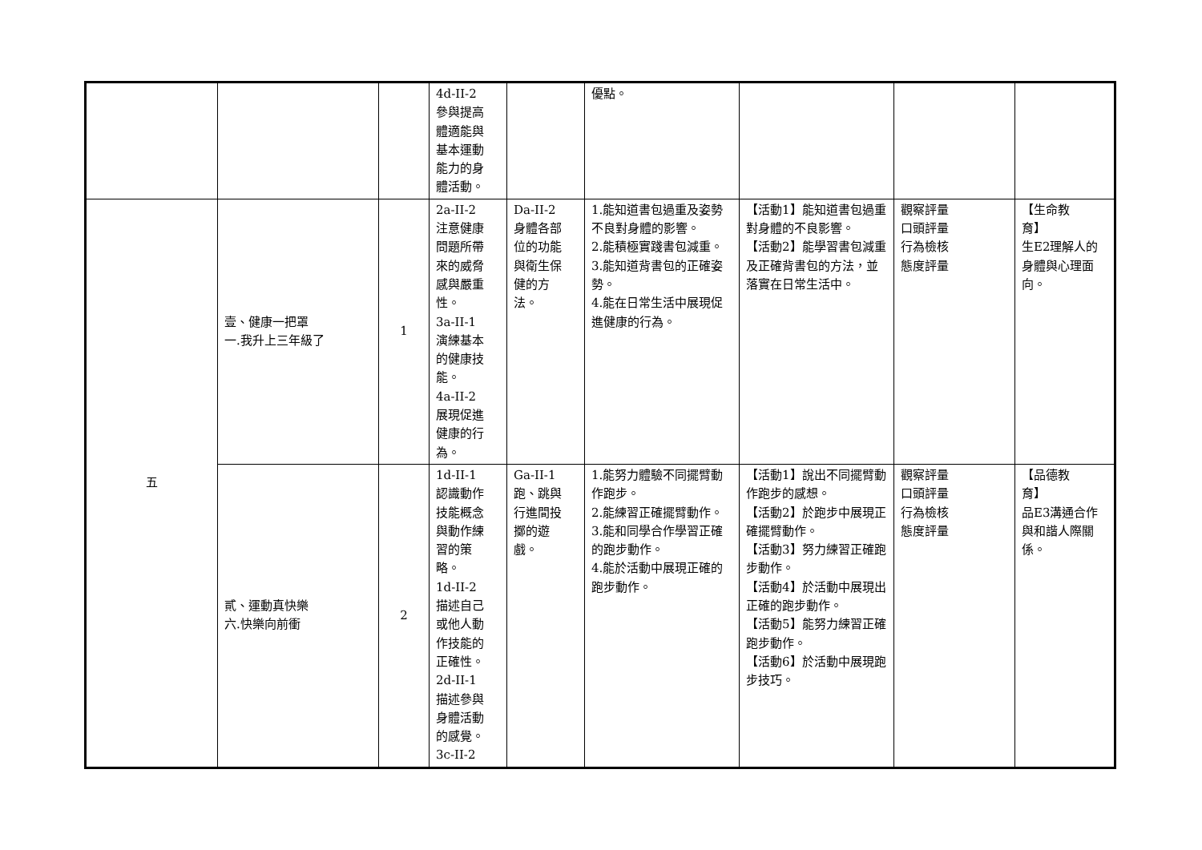| | | | 4d-II-2 參與提高 體適能與 基本運動 能力的身 體活動。 | | 優點。 | | | |
| 五 | 壹、健康一把罩 一.我升上三年級了 | 1 | 2a-II-2 注意健康 問題所帶 來的威脅 感與嚴重 性。 3a-II-1 演練基本 的健康技 能。 4a-II-2 展現促進 健康的行 為。 | Da-II-2 身體各部 位的功能 與衛生保 健的方 法。 | 1.能知道書包過重及姿勢不良對身體的影響。 2.能積極實踐書包減重。 3.能知道背書包的正確姿勢。 4.能在日常生活中展現促進健康的行為。 | 【活動1】能知道書包過重對身體的不良影響。 【活動2】能學習書包減重及正確背書包的方法，並落實在日常生活中。 | 觀察評量 口頭評量 行為檢核 態度評量 | 【生命教 育】 生E2理解人的身體與心理面向。 |
| | 貳、運動真快樂 六.快樂向前衝 | 2 | 1d-II-1 認識動作 技能概念 與動作練 習的策 略。 1d-II-2 描述自己 或他人動 作技能的 正確性。 2d-II-1 描述參與 身體活動 的感覺。 3c-II-2 | Ga-II-1 跑、跳與 行進間投 擲的遊 戲。 | 1.能努力體驗不同擺臂動作跑步。 2.能練習正確擺臂動作。 3.能和同學合作學習正確的跑步動作。 4.能於活動中展現正確的跑步動作。 | 【活動1】說出不同擺臂動作跑步的感想。 【活動2】於跑步中展現正確擺臂動作。 【活動3】努力練習正確跑步動作。 【活動4】於活動中展現出正確的跑步動作。 【活動5】能努力練習正確跑步動作。 【活動6】於活動中展現跑步技巧。 | 觀察評量 口頭評量 行為檢核 態度評量 | 【品德教 育】 品E3溝通合作與和諧人際關係。 |